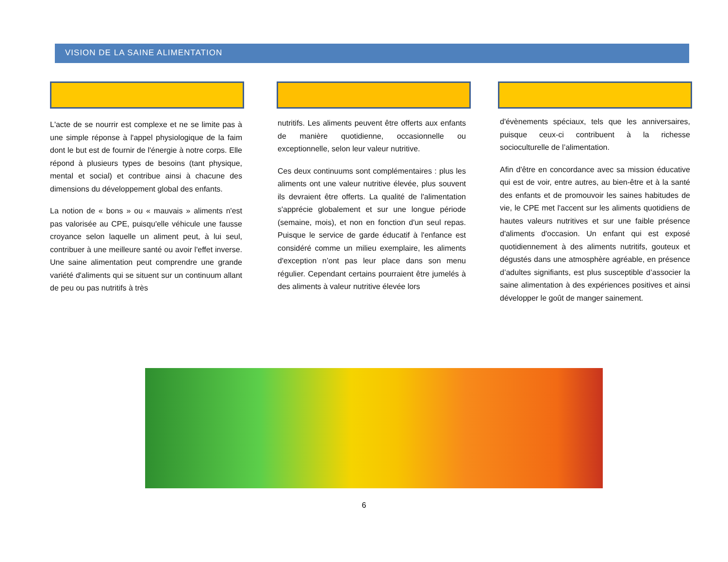VISION DE LA SAINE ALIMENTATION
L'acte de se nourrir est complexe et ne se limite pas à une simple réponse à l'appel physiologique de la faim dont le but est de fournir de l'énergie à notre corps. Elle répond à plusieurs types de besoins (tant physique, mental et social) et contribue ainsi à chacune des dimensions du développement global des enfants.
La notion de « bons » ou « mauvais » aliments n'est pas valorisée au CPE, puisqu'elle véhicule une fausse croyance selon laquelle un aliment peut, à lui seul, contribuer à une meilleure santé ou avoir l'effet inverse. Une saine alimentation peut comprendre une grande variété d'aliments qui se situent sur un continuum allant de peu ou pas nutritifs à très
nutritifs. Les aliments peuvent être offerts aux enfants de manière quotidienne, occasionnelle ou exceptionnelle, selon leur valeur nutritive.
Ces deux continuums sont complémentaires : plus les aliments ont une valeur nutritive élevée, plus souvent ils devraient être offerts. La qualité de l'alimentation s'apprécie globalement et sur une longue période (semaine, mois), et non en fonction d'un seul repas. Puisque le service de garde éducatif à l'enfance est considéré comme un milieu exemplaire, les aliments d'exception n’ont pas leur place dans son menu régulier. Cependant certains pourraient être jumelés à des aliments à valeur nutritive élevée lors
d'évènements spéciaux, tels que les anniversaires, puisque ceux-ci contribuent à la richesse socioculturelle de l’alimentation.
Afin d'être en concordance avec sa mission éducative qui est de voir, entre autres, au bien-être et à la santé des enfants et de promouvoir les saines habitudes de vie, le CPE met l'accent sur les aliments quotidiens de hautes valeurs nutritives et sur une faible présence d'aliments d'occasion. Un enfant qui est exposé quotidiennement à des aliments nutritifs, gouteux et dégustés dans une atmosphère agréable, en présence d’adultes signifiants, est plus susceptible d’associer la saine alimentation à des expériences positives et ainsi développer le goût de manger sainement.
6